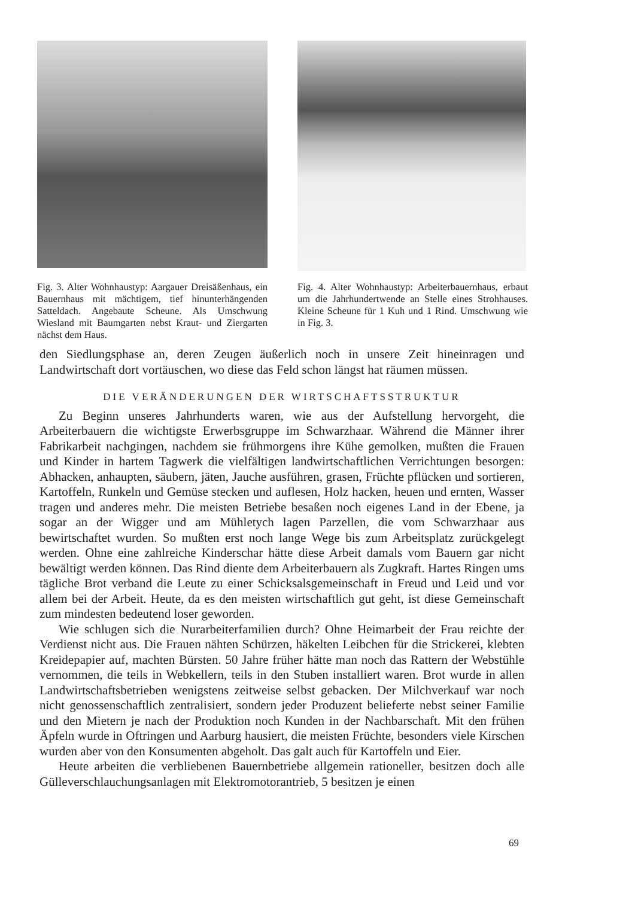Fig. 3. Alter Wohnhaustyp: Aargauer Dreisäßenhaus, ein Bauernhaus mit mächtigem, tief hinunterhängenden Satteldach. Angebaute Scheune. Als Umschwung Wiesland mit Baumgarten nebst Kraut- und Ziergarten nächst dem Haus.
Fig. 4. Alter Wohnhaustyp: Arbeiterbauernhaus, erbaut um die Jahrhundertwende an Stelle eines Strohhauses. Kleine Scheune für 1 Kuh und 1 Rind. Umschwung wie in Fig. 3.
den Siedlungsphase an, deren Zeugen äußerlich noch in unsere Zeit hineinragen und Landwirtschaft dort vortäuschen, wo diese das Feld schon längst hat räumen müssen.
DIE VERÄNDERUNGEN DER WIRTSCHAFTSSTRUKTUR
Zu Beginn unseres Jahrhunderts waren, wie aus der Aufstellung hervorgeht, die Arbeiterbauern die wichtigste Erwerbsgruppe im Schwarzhaar. Während die Männer ihrer Fabrikarbeit nachgingen, nachdem sie frühmorgens ihre Kühe gemolken, mußten die Frauen und Kinder in hartem Tagwerk die vielfältigen landwirtschaftlichen Verrichtungen besorgen: Abhacken, anhaupten, säubern, jäten, Jauche ausführen, grasen, Früchte pflücken und sortieren, Kartoffeln, Runkeln und Gemüse stecken und auflesen, Holz hacken, heuen und ernten, Wasser tragen und anderes mehr. Die meisten Betriebe besaßen noch eigenes Land in der Ebene, ja sogar an der Wigger und am Mühletych lagen Parzellen, die vom Schwarzhaar aus bewirtschaftet wurden. So mußten erst noch lange Wege bis zum Arbeitsplatz zurückgelegt werden. Ohne eine zahlreiche Kinderschar hätte diese Arbeit damals vom Bauern gar nicht bewältigt werden können. Das Rind diente dem Arbeiterbauern als Zugkraft. Hartes Ringen ums tägliche Brot verband die Leute zu einer Schicksalsgemeinschaft in Freud und Leid und vor allem bei der Arbeit. Heute, da es den meisten wirtschaftlich gut geht, ist diese Gemeinschaft zum mindesten bedeutend loser geworden.
Wie schlugen sich die Nurarbeiterfamilien durch? Ohne Heimarbeit der Frau reichte der Verdienst nicht aus. Die Frauen nähten Schürzen, häkelten Leibchen für die Strickerei, klebten Kreidepapier auf, machten Bürsten. 50 Jahre früher hätte man noch das Rattern der Webstühle vernommen, die teils in Webkellern, teils in den Stuben installiert waren. Brot wurde in allen Landwirtschaftsbetrieben wenigstens zeitweise selbst gebacken. Der Milchverkauf war noch nicht genossenschaftlich zentralisiert, sondern jeder Produzent belieferte nebst seiner Familie und den Mietern je nach der Produktion noch Kunden in der Nachbarschaft. Mit den frühen Äpfeln wurde in Oftringen und Aarburg hausiert, die meisten Früchte, besonders viele Kirschen wurden aber von den Konsumenten abgeholt. Das galt auch für Kartoffeln und Eier.
Heute arbeiten die verbliebenen Bauernbetriebe allgemein rationeller, besitzen doch alle Gülleverschlauchungsanlagen mit Elektromotorantrieb, 5 besitzen je einen
69